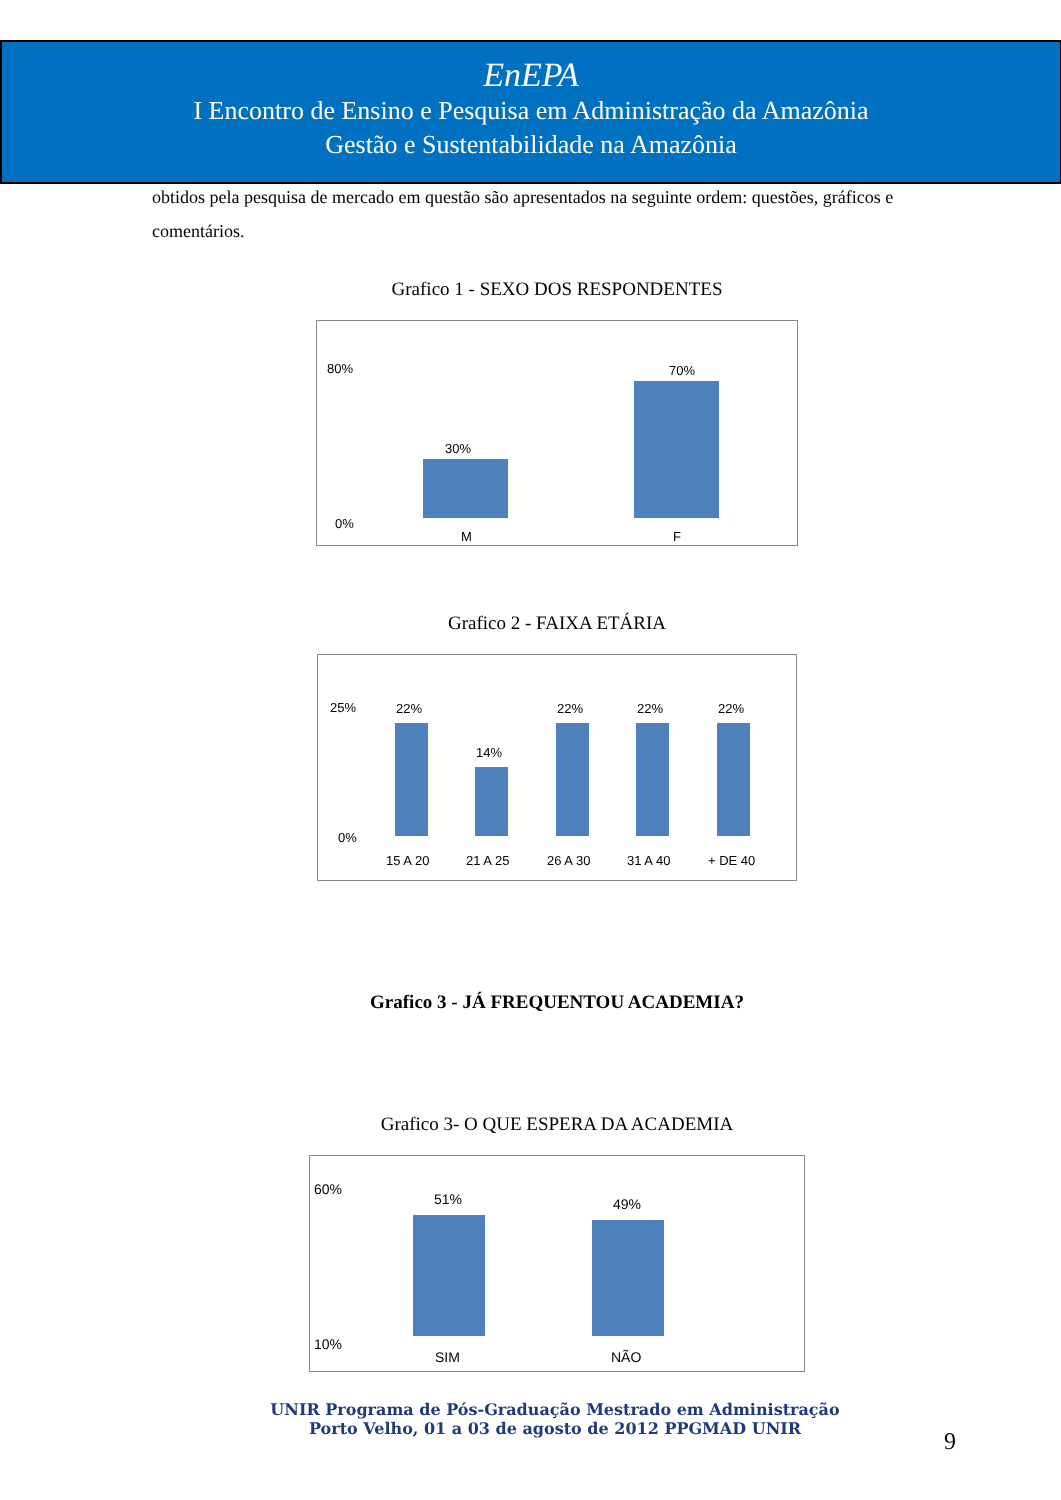EnEPA
I Encontro de Ensino e Pesquisa em Administração da Amazônia
Gestão e Sustentabilidade na Amazônia
obtidos pela pesquisa de mercado em questão são apresentados na seguinte ordem: questões, gráficos e comentários.
Grafico 1 - SEXO DOS RESPONDENTES
80%
0%
30%
70%
M F
Grafico 2 - FAIXA ETÁRIA
25%
0%
22%
14%
22% 22% 22%
15 A 20 21 A 25 26 A 30 31 A 40 + DE 40
Grafico 3 - JÁ FREQUENTOU ACADEMIA?
Grafico 3- O QUE ESPERA DA ACADEMIA
60%
10%
51% 49%
SIM NÃO
UNIR Programa de Pós-Graduação Mestrado em Administração
Porto Velho, 01 a 03 de agosto de 2012 PPGMAD UNIR
9